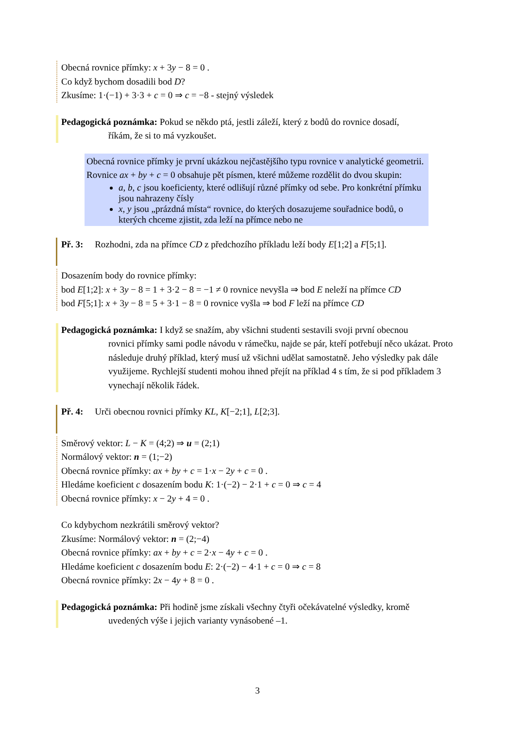Obecná rovnice přímky: x + 3y − 8 = 0 .
Co když bychom dosadili bod D?
Zkusíme: 1·(−1) + 3·3 + c = 0 ⇒ c = −8 - stejný výsledek
Pedagogická poznámka: Pokud se někdo ptá, jestli záleží, který z bodů do rovnice dosadí,
říkám, že si to má vyzkoušet.
Obecná rovnice přímky je první ukázkou nejčastějšího typu rovnice v analytické geometrii. Rovnice ax + by + c = 0 obsahuje pět písmen, které můžeme rozdělit do dvou skupin:
a, b, c jsou koeficienty, které odlišují různé přímky od sebe. Pro konkrétní přímku jsou nahrazeny čísly
x, y jsou „prázdná místa“ rovnice, do kterých dosazujeme souřadnice bodů, o kterých chceme zjistit, zda leží na přímce nebo ne
Př. 3: Rozhodni, zda na přímce CD z předchozího příkladu leží body E[1;2] a F[5;1].
Dosazením body do rovnice přímky:
bod E[1;2]: x + 3y − 8 = 1 + 3·2 − 8 = −1 ≠ 0 rovnice nevyšla ⇒ bod E neleží na přímce CD
bod F[5;1]: x + 3y − 8 = 5 + 3·1 − 8 = 0 rovnice vyšla ⇒ bod F leží na přímce CD
Pedagogická poznámka: I když se snažím, aby všichni studenti sestavili svoji první obecnou
rovnici přímky sami podle návodu v rámečku, najde se pár, kteří potřebují něco ukázat. Proto následuje druhý příklad, který musí už všichni udělat samostatně. Jeho výsledky pak dále využijeme. Rychlejší studenti mohou ihned přejít na příklad 4 s tím, že si pod příkladem 3 vynechají několik řádek.
Př. 4: Urči obecnou rovnici přímky KL, K[−2;1], L[2;3].
Směrový vektor: L − K = (4;2) ⇒ u = (2;1)
Normálový vektor: n = (1;−2)
Obecná rovnice přímky: ax + by + c = 1·x − 2y + c = 0 .
Hledáme koeficient c dosazením bodu K: 1·(−2) − 2·1 + c = 0 ⇒ c = 4
Obecná rovnice přímky: x − 2y + 4 = 0 .
Co kdybychom nezkrátili směrový vektor?
Zkusíme: Normálový vektor: n = (2;−4)
Obecná rovnice přímky: ax + by + c = 2·x − 4y + c = 0 .
Hledáme koeficient c dosazením bodu E: 2·(−2) − 4·1 + c = 0 ⇒ c = 8
Obecná rovnice přímky: 2x − 4y + 8 = 0 .
Pedagogická poznámka: Při hodině jsme získali všechny čtyři očekávatelné výsledky, kromě
uvedených výše i jejich varianty vynásobené –1.
3